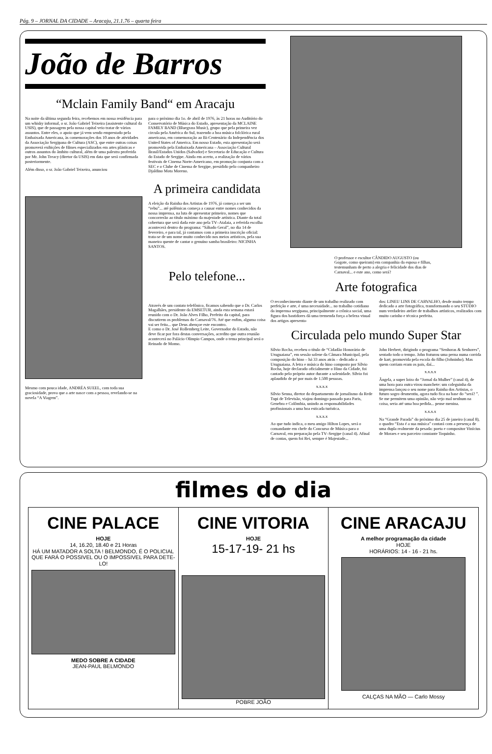Pág. 9 – JORNAL DA CIDADE – Aracaju, 21.1.76 – quarta feira
João de Barros
“Mclain Family Band“ em Aracaju
Na noite da última segunda feira, recebemos em nossa residência para um whisky informal, o sr. João Gabriel Teixeira (assistente cultural da USIS), que de passagem pela nossa capital veio tratar de vários assuntos. Entre eles, o apoio que já vem sendo emprestado pela Embaixada Americana, às comemorações dos 10 anos de atividades da Associação Sergipana de Cultura (ASC), que entre outras coisas promoverá exibições de filmes especializados em artes plásticas e outros assuntos do âmbito cultural, além de uma palestra proferida por Mr. John Treacy (diretor da USIS) em data que será confirmada posteriormente.
Além disso, o sr. João Gabriel Teixeira, anunciou
para o próximo dia 1o. de abril de 1976, às 21 horas no Auditório do Conservatório de Música do Estado, apresentação da MCLAINE FAMILY BAND (Bluegrass Music), grupo que pela primeira vez circula pela América do Sul, trazendo a boa música folclórica rural americana, em comemoração ao Bi-Centenário da Independência dos United States of America. Em nosso Estado, esta apresentação será promovida pela Embaixada Americana – Associação Cultural Brasil/Estados Unidos (Salvador) e Secretaria de Educação e Cultura do Estado de Sergipe. Ainda em acerto, a realização de vários festivais de Cinema Norte-Americano, em promoção conjunta com a SEC e o Clube de Cinema de Sergipe, presidido pelo companheiro Djaldino Mota Moreno.
Mesmo com pouca idade, ANDRÉA SUEEL, com toda sua graciosidade, prova que a arte nasce com a pessoa, revelando-se na novela “A Viagem”.
A primeira candidata
A eleição da Rainha dos Artistas de 1976, já começa a ser um “rebu”... até polêmicas começa a causar entre nomes conhecidos da nossa imprensa, na luta de apresentar primeiro, nomes que concorrerão ao título máximo da majestade artística. Diante da total cobertura que será dada este ano pela TV–Atalaia, a referida escolha acontecerá dentro do programa: “Sábado Geral”, no dia 14 de fevereiro, e para tal, já contamos com a primeira inscrição oficial: trata-se de um nome muito conhecido nos meios artísticos, pela sua maneira quente de cantar o genuíno samba brasileiro: NICINHA SANTOS.
Pelo telefone...
Através de um contato telefônico, ficamos sabendo que o Dr. Carlos Magalhães, presidente da EMSETUR, ainda esta semana estará reunido com o Dr. João Alves Filho, Prefeito da capital, para discutirem os problemas do Carnaval/76. Até que enfim, alguma coisa vai ser feita... que Deus abençoe este encontro.
E como o Dr. José Rollemberg Leite, Governador do Estado, não deve ficar por fora destas conversações, acredito que outra reunião acontecerá no Palácio Olímpio Campos, onde o tema principal será o Reinado de Momo.
O professor e escultor CÂNDIDO AUGUSTO (ou Gogote, como queiram) em companhia da esposa e filhas, testemunham de perto a alegria e felicidade dos dias de Carnaval... e este ano, como será?
Arte fotografica
O reconhecimento diante de um trabalho realizado com perfeição e arte, é uma necessidade... no trabalho cotidiano da imprensa sergipana, principalmente a crônica social, uma figura dos bastidores dá uma tremenda força a beleza visual dos artigos apresenta-
dos: LINEU LINS DE CARVALHO, desde muito tempo dedicado a arte fotográfica, transformando o seu STÚDIO num verdadeiro atelier de trabalhos artísticos, realizados com muito carinho e técnica perfeita.
Circulada pelo mundo Super Star
Sílvio Rocha, recebeu o título de “Cidadão Honorário de Uruguaiana”, em sessão solene da Câmara Municipal, pela composição do hino – há 33 anos atrás – dedicado a Uruguaiana. A letra e música do hino composto por Sílvio Rocha, hoje declarado oficialmente o Hino da Cidade, foi cantado pelo próprio autor durante a solenidade. Sílvio foi aplaudido de pé por mais de 1.500 pessoas.
x.x.x.x
Sílvio Senna, diretor do departamento de jornalismo da Rede Tupi de Televisão, viajou domingo passado para Paris, Genebra e Colômbia, unindo as responsabilidades profissionais a uma boa esticada turística.
x.x.x.x
Ao que tudo indica, o meu amigo Hilton Lopes, será o comandante em chefe do Concurso de Música para o Carnaval, em preparação pela TV–Sergipe (canal 4). Afinal de contas, quem foi Rei, sempre é Majestade...
John Herbert, dirigindo o programa “Senhoras & Senhores”, sentado todo o tempo. John fraturou uma perna numa corrida de kart, promovida pela escola do filho (Johninho). Mas quem corriam eram os pais, daí...
x.x.x.x
Ângela, a super loira do “Jornal da Mulher” (canal 4), de uma hora para outra virou manchete: um coleguinha da imprensa lançou o seu nome para Rainha dos Artistas, o futuro sogro desmentiu, agora tudo fica na base do “será? ”. Se me permitem uma opinião, não vejo mal nenhum na coisa, seria até uma boa pedida... pense menina.
x.x.x.x
Na “Grande Parada” do próximo dia 25 de janeiro (canal 8), o quadro “Esta é a sua música” contará com a presença de uma dupla realmente da pesada: poeta e compositor Vinícius de Moraes e seu parceiro constante Toquinho.
filmes do dia
CINE PALACE
HOJE
14, 16.20, 18.40 e 21 Horas
HÁ UM MATADOR A SOLTA ! BELMONDO, É O POLICIAL QUE FARÁ O POSSIVEL OU O IMPOSSIVEL PARA DETE-LO!
MEDO SOBRE A CIDADE
JEAN-PAUL BELMONDO
CINE VITORIA
HOJE
15-17-19- 21 hs
POBRE JOÃO
CINE ARACAJU
A melhor programação da cidade
HOJE
HORÁRIOS: 14 - 16 - 21 hs.
CALÇAS NA MÃO — Carlo Mossy